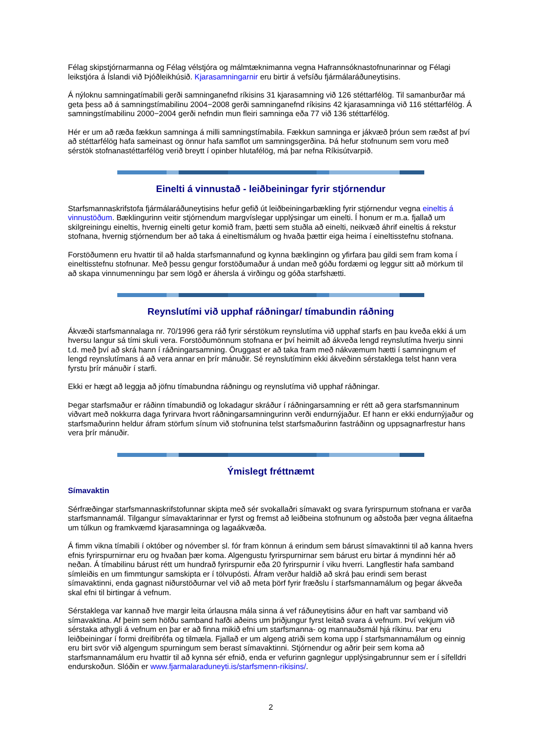Félag skipstjórnarmanna og Félag vélstjóra og málmtæknimanna vegna Hafrannsóknastofnunarinnar og Félagi leikstjóra á Íslandi við Þjóðleikhúsið. Kjarasamningarnir eru birtir á vefsíðu fjármálaráðuneytisins.
Á nýloknu samningatímabili gerði samninganefnd ríkisins 31 kjarasamning við 126 stéttarfélög. Til samanburðar má geta þess að á samningstímabilinu 2004−2008 gerði samninganefnd ríkisins 42 kjarasamninga við 116 stéttarfélög. Á samningstímabilinu 2000−2004 gerði nefndin mun fleiri samninga eða 77 við 136 stéttarfélög.
Hér er um að ræða fækkun samninga á milli samningstímabila. Fækkun samninga er jákvæð þróun sem ræðst af því að stéttarfélög hafa sameinast og önnur hafa samflot um samningsgerðina. Þá hefur stofnunum sem voru með sérstök stofnanastéttarfélög verið breytt í opinber hlutafélög, má þar nefna Ríkisútvarpið.
Einelti á vinnustað - leiðbeiningar fyrir stjórnendur
Starfsmannaskrifstofa fjármálaráðuneytisins hefur gefið út leiðbeiningarbækling fyrir stjórnendur vegna eineltis á vinnustöðum. Bæklingurinn veitir stjórnendum margvíslegar upplýsingar um einelti. Í honum er m.a. fjallað um skilgreiningu eineltis, hvernig einelti getur komið fram, þætti sem stuðla að einelti, neikvæð áhrif eineltis á rekstur stofnana, hvernig stjórnendum ber að taka á eineltismálum og hvaða þættir eiga heima í eineltisstefnu stofnana.
Forstöðumenn eru hvattir til að halda starfsmannafund og kynna bæklinginn og yfirfara þau gildi sem fram koma í eineltisstefnu stofnunar. Með þessu gengur forstöðumaður á undan með góðu fordæmi og leggur sitt að mörkum til að skapa vinnumenningu þar sem lögð er áhersla á virðingu og góða starfshætti.
Reynslutími við upphaf ráðningar/ tímabundin ráðning
Ákvæði starfsmannalaga nr. 70/1996 gera ráð fyrir sérstökum reynslutíma við upphaf starfs en þau kveða ekki á um hversu langur sá tími skuli vera. Forstöðumönnum stofnana er því heimilt að ákveða lengd reynslutíma hverju sinni t.d. með því að skrá hann í ráðningarsamning. Öruggast er að taka fram með nákvæmum hætti í samningnum ef lengd reynslutímans á að vera annar en þrír mánuðir. Sé reynslutíminn ekki ákveðinn sérstaklega telst hann vera fyrstu þrír mánuðir í starfi.
Ekki er hægt að leggja að jöfnu tímabundna ráðningu og reynslutíma við upphaf ráðningar.
Þegar starfsmaður er ráðinn tímabundið og lokadagur skráður í ráðningarsamning er rétt að gera starfsmanninum viðvart með nokkurra daga fyrirvara hvort ráðningarsamningurinn verði endurnýjaður. Ef hann er ekki endurnýjaður og starfsmaðurinn heldur áfram störfum sínum við stofnunina telst starfsmaðurinn fastráðinn og uppsagnarfrestur hans vera þrír mánuðir.
Ýmislegt fréttnæmt
Símavaktin
Sérfræðingar starfsmannaskrifstofunnar skipta með sér svokallaðri símavakt og svara fyrirspurnum stofnana er varða starfsmannamál. Tilgangur símavaktarinnar er fyrst og fremst að leiðbeina stofnunum og aðstoða þær vegna álitaefna um túlkun og framkvæmd kjarasamninga og lagaákvæða.
Á fimm vikna tímabili í október og nóvember sl. fór fram könnun á erindum sem bárust símavaktinni til að kanna hvers efnis fyrirspurnirnar eru og hvaðan þær koma. Algengustu fyrirspurnirnar sem bárust eru birtar á myndinni hér að neðan. Á tímabilinu bárust rétt um hundrað fyrirspurnir eða 20 fyrirspurnir í viku hverri. Langflestir hafa samband símleiðis en um fimmtungur samskipta er í tölvupósti. Áfram verður haldið að skrá þau erindi sem berast símavaktinni, enda gagnast niðurstöðurnar vel við að meta þörf fyrir fræðslu í starfsmannamálum og þegar ákveða skal efni til birtingar á vefnum.
Sérstaklega var kannað hve margir leita úrlausna mála sinna á vef ráðuneytisins áður en haft var samband við símavaktina. Af þeim sem höfðu samband hafði aðeins um þriðjungur fyrst leitað svara á vefnum. Því vekjum við sérstaka athygli á vefnum en þar er að finna mikið efni um starfsmanna- og mannauðsmál hjá ríkinu. Þar eru leiðbeiningar í formi dreifibréfa og tilmæla. Fjallað er um algeng atriði sem koma upp í starfsmannamálum og einnig eru birt svör við algengum spurningum sem berast símavaktinni. Stjórnendur og aðrir þeir sem koma að starfsmannamálum eru hvattir til að kynna sér efnið, enda er vefurinn gagnlegur upplýsingabrunnur sem er í sífelldri endurskoðun. Slóðin er www.fjarmalaraduneyti.is/starfsmenn-rikisins/.
2